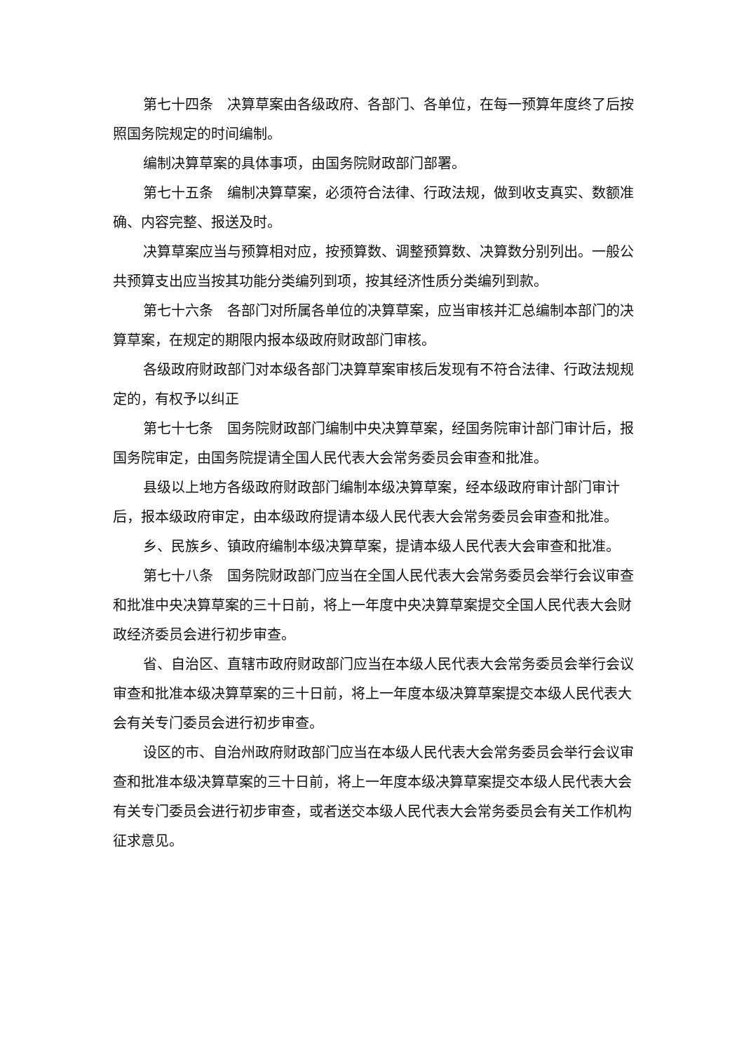第七十四条　决算草案由各级政府、各部门、各单位，在每一预算年度终了后按照国务院规定的时间编制。
编制决算草案的具体事项，由国务院财政部门部署。
第七十五条　编制决算草案，必须符合法律、行政法规，做到收支真实、数额准确、内容完整、报送及时。
决算草案应当与预算相对应，按预算数、调整预算数、决算数分别列出。一般公共预算支出应当按其功能分类编列到项，按其经济性质分类编列到款。
第七十六条　各部门对所属各单位的决算草案，应当审核并汇总编制本部门的决算草案，在规定的期限内报本级政府财政部门审核。
各级政府财政部门对本级各部门决算草案审核后发现有不符合法律、行政法规规定的，有权予以纠正
第七十七条　国务院财政部门编制中央决算草案，经国务院审计部门审计后，报国务院审定，由国务院提请全国人民代表大会常务委员会审查和批准。
县级以上地方各级政府财政部门编制本级决算草案，经本级政府审计部门审计后，报本级政府审定，由本级政府提请本级人民代表大会常务委员会审查和批准。
乡、民族乡、镇政府编制本级决算草案，提请本级人民代表大会审查和批准。
第七十八条　国务院财政部门应当在全国人民代表大会常务委员会举行会议审查和批准中央决算草案的三十日前，将上一年度中央决算草案提交全国人民代表大会财政经济委员会进行初步审查。
省、自治区、直辖市政府财政部门应当在本级人民代表大会常务委员会举行会议审查和批准本级决算草案的三十日前，将上一年度本级决算草案提交本级人民代表大会有关专门委员会进行初步审查。
设区的市、自治州政府财政部门应当在本级人民代表大会常务委员会举行会议审查和批准本级决算草案的三十日前，将上一年度本级决算草案提交本级人民代表大会有关专门委员会进行初步审查，或者送交本级人民代表大会常务委员会有关工作机构征求意见。